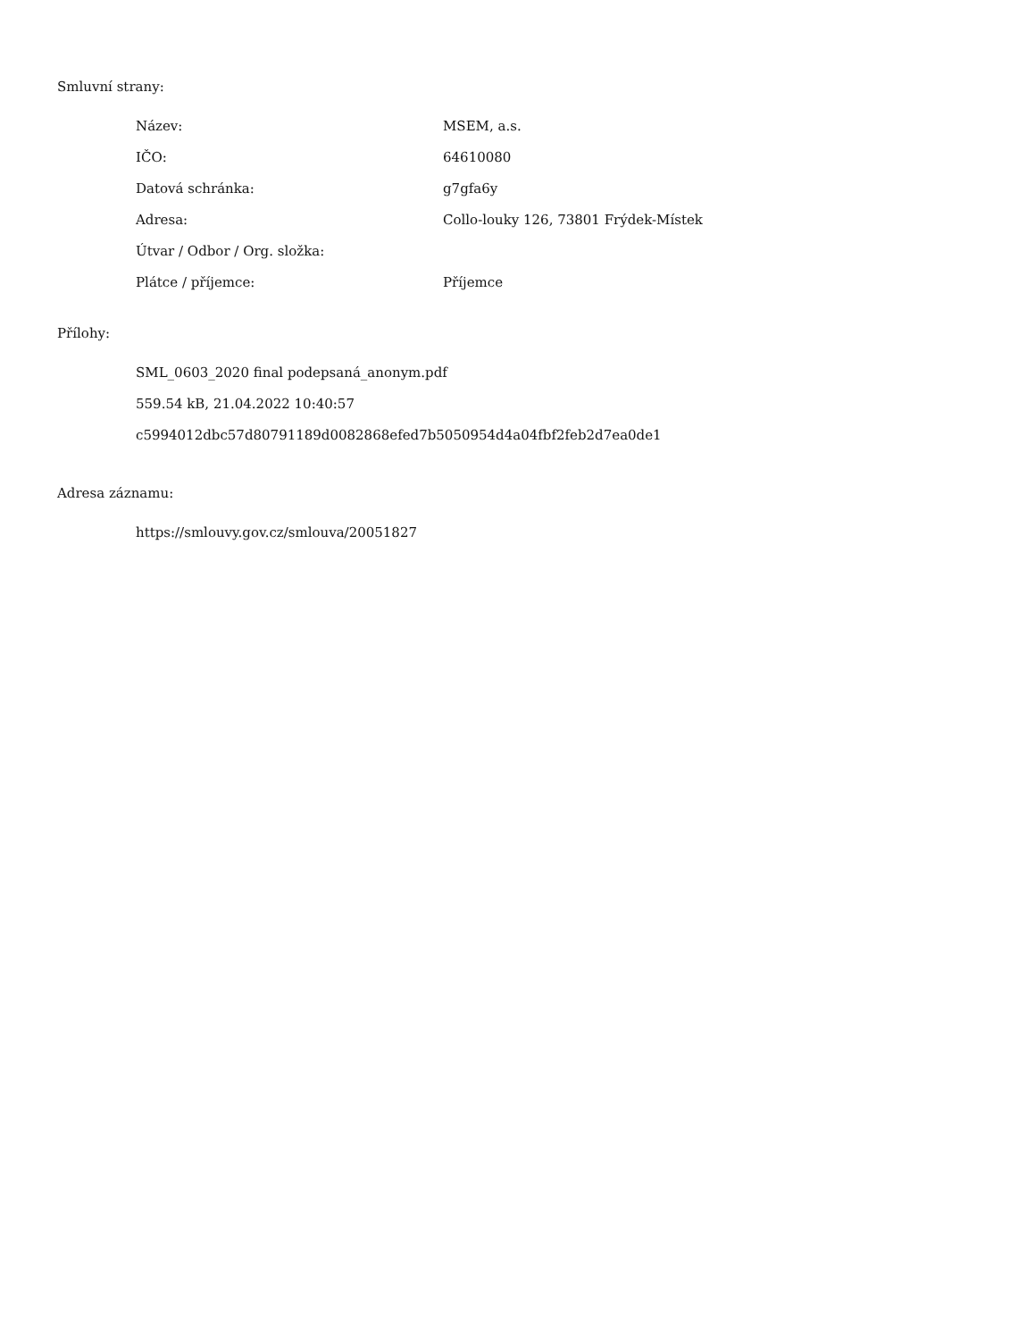Smluvní strany:
| Název: | MSEM, a.s. |
| IČO: | 64610080 |
| Datová schránka: | g7gfa6y |
| Adresa: | Collo-louky 126, 73801 Frýdek-Místek |
| Útvar / Odbor / Org. složka: | |
| Plátce / příjemce: | Příjemce |
Přílohy:
SML_0603_2020 final podepsaná_anonym.pdf
559.54 kB, 21.04.2022 10:40:57
c5994012dbc57d80791189d0082868efed7b5050954d4a04fbf2feb2d7ea0de1
Adresa záznamu:
https://smlouvy.gov.cz/smlouva/20051827